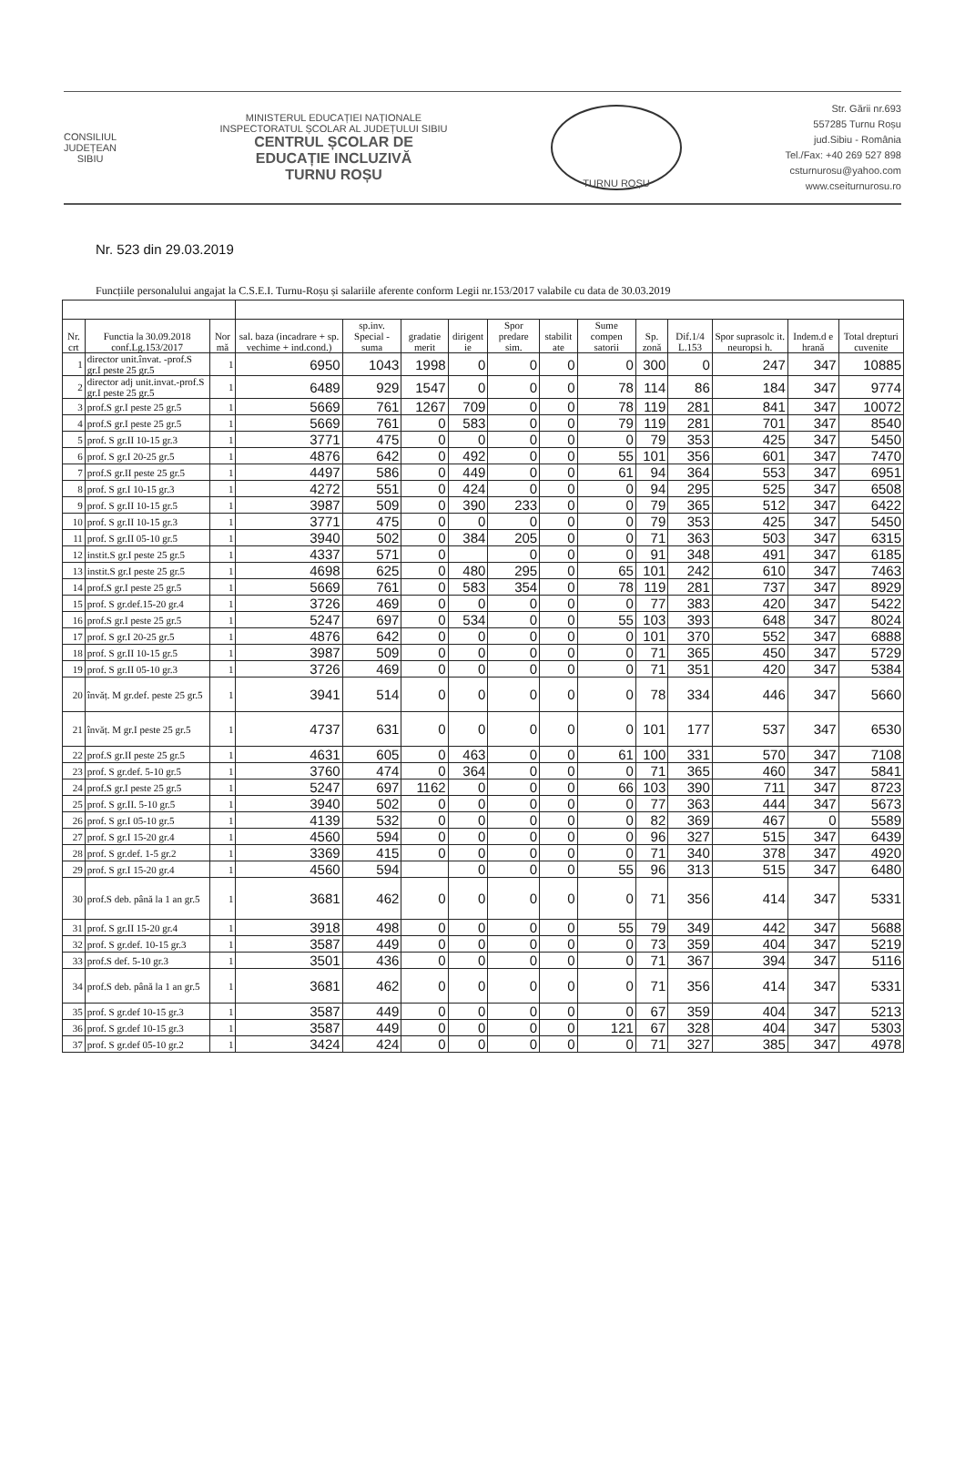CONSILIUL
JUDEȚEAN
SIBIU
MINISTERUL EDUCAȚIEI NAȚIONALE
INSPECTORATUL ȘCOLAR AL JUDEȚULUI SIBIU
CENTRUL ȘCOLAR DE
EDUCAȚIE INCLUZIVĂ
TURNU ROȘU
TURNU ROȘU
Str. Gării nr.693
557285 Turnu Roșu
jud.Sibiu - România
Tel./Fax: +40 269 527 898
csturnurosu@yahoo.com
www.cseiturnurosu.ro
Nr. 523 din 29.03.2019
Funcțiile personalului angajat la C.S.E.I. Turnu-Roșu și salariile aferente conform Legii nr.153/2017 valabile cu data de 30.03.2019
| Nr. crt | Functia la 30.09.2018 conf.Lg.153/2017 | Nor mă | sal. baza (incadrare + sp. vechime + ind.cond.) | sp.inv. Special - suma | gradatie merit | dirigent ie | Spor predare sim. | stabilit ate | Sume compen satorii | Sp. zonă | Dif.1/4 L.153 | Spor suprasolc it. neuropsi h. | Indem.d e hrană | Total drepturi cuvenite |
| --- | --- | --- | --- | --- | --- | --- | --- | --- | --- | --- | --- | --- | --- | --- |
| 1 | director unit.învat. -prof.S gr.I peste 25 gr.5 | 1 | 6950 | 1043 | 1998 | 0 | 0 | 0 | 0 | 300 | 0 | 247 | 347 | 10885 |
| 2 | director adj unit.invat.-prof.S gr.I peste 25 gr.5 | 1 | 6489 | 929 | 1547 | 0 | 0 | 0 | 78 | 114 | 86 | 184 | 347 | 9774 |
| 3 | prof.S gr.I peste 25 gr.5 | 1 | 5669 | 761 | 1267 | 709 | 0 | 0 | 78 | 119 | 281 | 841 | 347 | 10072 |
| 4 | prof.S gr.I peste 25 gr.5 | 1 | 5669 | 761 | 0 | 583 | 0 | 0 | 79 | 119 | 281 | 701 | 347 | 8540 |
| 5 | prof. S gr.II 10-15 gr.3 | 1 | 3771 | 475 | 0 | 0 | 0 | 0 | 0 | 79 | 353 | 425 | 347 | 5450 |
| 6 | prof. S gr.I 20-25 gr.5 | 1 | 4876 | 642 | 0 | 492 | 0 | 0 | 55 | 101 | 356 | 601 | 347 | 7470 |
| 7 | prof.S gr.II peste 25 gr.5 | 1 | 4497 | 586 | 0 | 449 | 0 | 0 | 61 | 94 | 364 | 553 | 347 | 6951 |
| 8 | prof. S gr.I 10-15 gr.3 | 1 | 4272 | 551 | 0 | 424 | 0 | 0 | 0 | 94 | 295 | 525 | 347 | 6508 |
| 9 | prof. S gr.II 10-15 gr.5 | 1 | 3987 | 509 | 0 | 390 | 233 | 0 | 0 | 79 | 365 | 512 | 347 | 6422 |
| 10 | prof. S gr.II 10-15 gr.3 | 1 | 3771 | 475 | 0 | 0 | 0 | 0 | 0 | 79 | 353 | 425 | 347 | 5450 |
| 11 | prof. S gr.II 05-10 gr.5 | 1 | 3940 | 502 | 0 | 384 | 205 | 0 | 0 | 71 | 363 | 503 | 347 | 6315 |
| 12 | instit.S gr.I peste 25 gr.5 | 1 | 4337 | 571 | 0 | | 0 | 0 | 0 | 91 | 348 | 491 | 347 | 6185 |
| 13 | instit.S gr.I peste 25 gr.5 | 1 | 4698 | 625 | 0 | 480 | 295 | 0 | 65 | 101 | 242 | 610 | 347 | 7463 |
| 14 | prof.S gr.I peste 25 gr.5 | 1 | 5669 | 761 | 0 | 583 | 354 | 0 | 78 | 119 | 281 | 737 | 347 | 8929 |
| 15 | prof. S gr.def.15-20 gr.4 | 1 | 3726 | 469 | 0 | 0 | 0 | 0 | 0 | 77 | 383 | 420 | 347 | 5422 |
| 16 | prof.S gr.I peste 25 gr.5 | 1 | 5247 | 697 | 0 | 534 | 0 | 0 | 55 | 103 | 393 | 648 | 347 | 8024 |
| 17 | prof. S gr.I 20-25 gr.5 | 1 | 4876 | 642 | 0 | 0 | 0 | 0 | 0 | 101 | 370 | 552 | 347 | 6888 |
| 18 | prof. S gr.II 10-15 gr.5 | 1 | 3987 | 509 | 0 | 0 | 0 | 0 | 0 | 71 | 365 | 450 | 347 | 5729 |
| 19 | prof. S gr.II 05-10 gr.3 | 1 | 3726 | 469 | 0 | 0 | 0 | 0 | 0 | 71 | 351 | 420 | 347 | 5384 |
| 20 | învăț. M gr.def. peste 25 gr.5 | 1 | 3941 | 514 | 0 | 0 | 0 | 0 | 0 | 78 | 334 | 446 | 347 | 5660 |
| 21 | învăț. M gr.I peste 25 gr.5 | 1 | 4737 | 631 | 0 | 0 | 0 | 0 | 0 | 101 | 177 | 537 | 347 | 6530 |
| 22 | prof.S gr.II peste 25 gr.5 | 1 | 4631 | 605 | 0 | 463 | 0 | 0 | 61 | 100 | 331 | 570 | 347 | 7108 |
| 23 | prof. S gr.def. 5-10 gr.5 | 1 | 3760 | 474 | 0 | 364 | 0 | 0 | 0 | 71 | 365 | 460 | 347 | 5841 |
| 24 | prof.S gr.I peste 25 gr.5 | 1 | 5247 | 697 | 1162 | 0 | 0 | 0 | 66 | 103 | 390 | 711 | 347 | 8723 |
| 25 | prof. S gr.II. 5-10 gr.5 | 1 | 3940 | 502 | 0 | 0 | 0 | 0 | 0 | 77 | 363 | 444 | 347 | 5673 |
| 26 | prof. S gr.I 05-10 gr.5 | 1 | 4139 | 532 | 0 | 0 | 0 | 0 | 0 | 82 | 369 | 467 | 0 | 5589 |
| 27 | prof. S gr.I 15-20 gr.4 | 1 | 4560 | 594 | 0 | 0 | 0 | 0 | 0 | 96 | 327 | 515 | 347 | 6439 |
| 28 | prof. S gr.def. 1-5 gr.2 | 1 | 3369 | 415 | 0 | 0 | 0 | 0 | 0 | 71 | 340 | 378 | 347 | 4920 |
| 29 | prof. S gr.I 15-20 gr.4 | 1 | 4560 | 594 | | 0 | 0 | 0 | 55 | 96 | 313 | 515 | 347 | 6480 |
| 30 | prof.S deb. până la 1 an gr.5 | 1 | 3681 | 462 | 0 | 0 | 0 | 0 | 0 | 71 | 356 | 414 | 347 | 5331 |
| 31 | prof. S gr.II 15-20 gr.4 | 1 | 3918 | 498 | 0 | 0 | 0 | 0 | 55 | 79 | 349 | 442 | 347 | 5688 |
| 32 | prof. S gr.def. 10-15 gr.3 | 1 | 3587 | 449 | 0 | 0 | 0 | 0 | 0 | 73 | 359 | 404 | 347 | 5219 |
| 33 | prof.S def. 5-10 gr.3 | 1 | 3501 | 436 | 0 | 0 | 0 | 0 | 0 | 71 | 367 | 394 | 347 | 5116 |
| 34 | prof.S deb. până la 1 an gr.5 | 1 | 3681 | 462 | 0 | 0 | 0 | 0 | 0 | 71 | 356 | 414 | 347 | 5331 |
| 35 | prof. S gr.def 10-15 gr.3 | 1 | 3587 | 449 | 0 | 0 | 0 | 0 | 0 | 67 | 359 | 404 | 347 | 5213 |
| 36 | prof. S gr.def 10-15 gr.3 | 1 | 3587 | 449 | 0 | 0 | 0 | 0 | 121 | 67 | 328 | 404 | 347 | 5303 |
| 37 | prof. S gr.def 05-10 gr.2 | 1 | 3424 | 424 | 0 | 0 | 0 | 0 | 0 | 71 | 327 | 385 | 347 | 4978 |